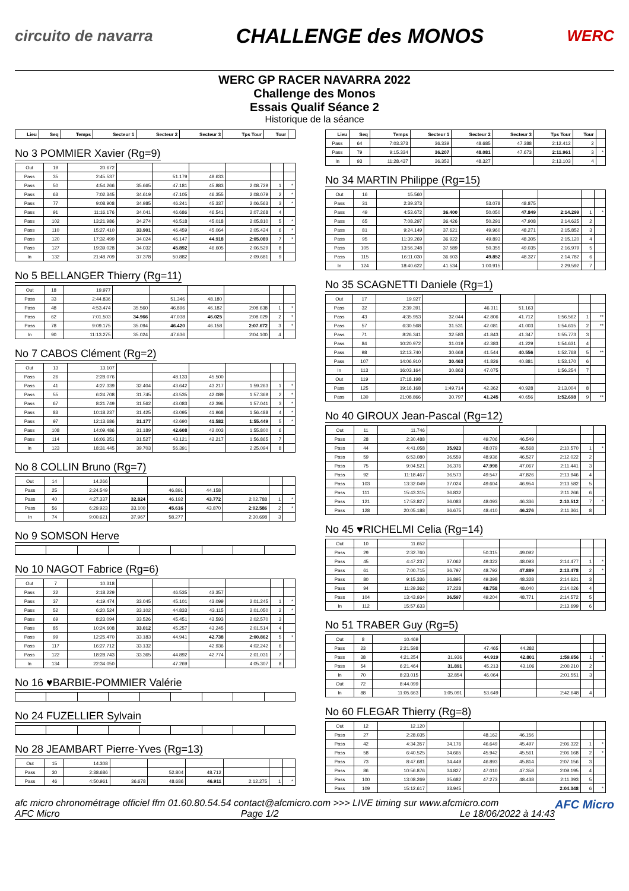circuito de navarra
CHALLENGE des MONOS
WERC
WERC GP RACER NAVARRA 2022
Challenge des Monos
Essais Qualif Séance 2
Historique de la séance
| Lieu | Seq | Temps | Secteur 1 | Secteur 2 | Secteur 3 | Tps Tour | Tour | |
| --- | --- | --- | --- | --- | --- | --- | --- | --- |
No 3 POMMIER Xavier (Rg=9)
| Out | 19 | 20.672 | | | | | | |
| Pass | 35 | 2:45.537 | | 51.179 | 48.633 | | | |
| Pass | 50 | 4:54.266 | 35.665 | 47.181 | 45.883 | 2:08.729 | 1 | * |
| Pass | 63 | 7:02.345 | 34.619 | 47.105 | 46.355 | 2:08.079 | 2 | * |
| Pass | 77 | 9:08.908 | 34.985 | 46.241 | 45.337 | 2:06.563 | 3 | * |
| Pass | 91 | 11:16.176 | 34.041 | 46.686 | 46.541 | 2:07.268 | 4 | |
| Pass | 102 | 13:21.986 | 34.274 | 46.518 | 45.018 | 2:05.810 | 5 | * |
| Pass | 110 | 15:27.410 | 33.901 | 46.459 | 45.064 | 2:05.424 | 6 | * |
| Pass | 120 | 17:32.499 | 34.024 | 46.147 | 44.918 | 2:05.089 | 7 | * |
| Pass | 127 | 19:39.028 | 34.032 | 45.892 | 46.605 | 2:06.529 | 8 | |
| In | 132 | 21:48.709 | 37.378 | 50.882 | | 2:09.681 | 9 | |
No 5 BELLANGER Thierry (Rg=11)
| Out | 18 | 19.977 | | | | | | |
| Pass | 33 | 2:44.836 | | 51.346 | 48.180 | | | |
| Pass | 48 | 4:53.474 | 35.560 | 46.896 | 46.182 | 2:08.638 | 1 | * |
| Pass | 62 | 7:01.503 | 34.966 | 47.038 | 46.025 | 2:08.029 | 2 | * |
| Pass | 78 | 9:09.175 | 35.094 | 46.420 | 46.158 | 2:07.672 | 3 | * |
| In | 90 | 11:13.275 | 35.024 | 47.636 | | 2:04.100 | 4 | |
No 7 CABOS Clément (Rg=2)
| Out | 13 | 13.107 | | | | | | |
| Pass | 26 | 2:28.076 | | 48.133 | 45.500 | | | |
| Pass | 41 | 4:27.339 | 32.404 | 43.642 | 43.217 | 1:59.263 | 1 | * |
| Pass | 55 | 6:24.708 | 31.745 | 43.535 | 42.089 | 1:57.369 | 2 | * |
| Pass | 67 | 8:21.749 | 31.562 | 43.083 | 42.396 | 1:57.041 | 3 | * |
| Pass | 83 | 10:18.237 | 31.425 | 43.095 | 41.968 | 1:56.488 | 4 | * |
| Pass | 97 | 12:13.686 | 31.177 | 42.690 | 41.582 | 1:55.449 | 5 | * |
| Pass | 108 | 14:09.486 | 31.189 | 42.608 | 42.003 | 1:55.800 | 6 | |
| Pass | 114 | 16:06.351 | 31.527 | 43.121 | 42.217 | 1:56.865 | 7 | |
| In | 123 | 18:31.445 | 39.703 | 56.391 | | 2:25.094 | 8 | |
No 8 COLLIN Bruno (Rg=7)
| Out | 14 | 14.266 | | | | | | |
| Pass | 25 | 2:24.549 | | 46.891 | 44.158 | | | |
| Pass | 40 | 4:27.337 | 32.824 | 46.192 | 43.772 | 2:02.788 | 1 | * |
| Pass | 56 | 6:29.923 | 33.100 | 45.616 | 43.870 | 2:02.586 | 2 | * |
| In | 74 | 9:00.621 | 37.967 | 58.277 | | 2:30.698 | 3 | |
No 9 SOMSON Herve No 10 NAGOT Fabrice (Rg=6)
| Out | 7 | 10.318 | | | | | | |
| Pass | 22 | 2:18.229 | | 46.535 | 43.357 | | | |
| Pass | 37 | 4:19.474 | 33.045 | 45.101 | 43.099 | 2:01.245 | 1 | * |
| Pass | 52 | 6:20.524 | 33.102 | 44.833 | 43.115 | 2:01.050 | 2 | * |
| Pass | 69 | 8:23.094 | 33.526 | 45.451 | 43.593 | 2:02.570 | 3 | |
| Pass | 85 | 10:24.608 | 33.012 | 45.257 | 43.245 | 2:01.514 | 4 | |
| Pass | 99 | 12:25.470 | 33.183 | 44.941 | 42.738 | 2:00.862 | 5 | * |
| Pass | 117 | 16:27.712 | 33.132 | | 42.936 | 4:02.242 | 6 | |
| Pass | 122 | 18:28.743 | 33.365 | 44.892 | 42.774 | 2:01.031 | 7 | |
| In | 134 | 22:34.050 | | 47.269 | | 4:05.307 | 8 | |
No 16 ♥BARBIE-POMMIER Valérie No 24 FUZELLIER Sylvain
No 28 JEAMBART Pierre-Yves (Rg=13)
| Out | 15 | 14.308 | | | | | | |
| Pass | 30 | 2:38.686 | | 52.804 | 48.712 | | | |
| Pass | 46 | 4:50.961 | 36.678 | 48.686 | 46.911 | 2:12.275 | 1 | * |
| Lieu | Seq | Temps | Secteur 1 | Secteur 2 | Secteur 3 | Tps Tour | Tour | |
| --- | --- | --- | --- | --- | --- | --- | --- | --- |
| Pass | 64 | 7:03.373 | 36.339 | 48.685 | 47.388 | 2:12.412 | 2 | |
| Pass | 79 | 9:15.334 | 36.207 | 48.081 | 47.673 | 2:11.961 | 3 | * |
| In | 93 | 11:28.437 | 36.352 | 48.327 | | 2:13.103 | 4 | |
No 34 MARTIN Philippe (Rg=15)
| Out | 16 | 15.560 | | | | | | |
| Pass | 31 | 2:39.373 | | 53.078 | 48.875 | | | |
| Pass | 49 | 4:53.672 | 36.400 | 50.050 | 47.849 | 2:14.299 | 1 | * |
| Pass | 65 | 7:08.297 | 36.426 | 50.291 | 47.908 | 2:14.625 | 2 | |
| Pass | 81 | 9:24.149 | 37.621 | 49.960 | 48.271 | 2:15.852 | 3 | |
| Pass | 95 | 11:39.269 | 36.922 | 49.893 | 48.305 | 2:15.120 | 4 | |
| Pass | 105 | 13:56.248 | 37.589 | 50.355 | 49.035 | 2:16.979 | 5 | |
| Pass | 115 | 16:11.030 | 36.603 | 49.852 | 48.327 | 2:14.782 | 6 | |
| In | 124 | 18:40.622 | 41.534 | 1:00.915 | | 2:29.592 | 7 | |
No 35 SCAGNETTI Daniele (Rg=1)
| Out | 17 | 19.927 | | | | | | |
| Pass | 32 | 2:39.391 | | 46.311 | 51.163 | | | |
| Pass | 43 | 4:35.953 | 32.044 | 42.806 | 41.712 | 1:56.562 | 1 | ** |
| Pass | 57 | 6:30.568 | 31.531 | 42.081 | 41.003 | 1:54.615 | 2 | ** |
| Pass | 71 | 8:26.341 | 32.583 | 41.843 | 41.347 | 1:55.773 | 3 | |
| Pass | 84 | 10:20.972 | 31.019 | 42.383 | 41.229 | 1:54.631 | 4 | |
| Pass | 98 | 12:13.740 | 30.668 | 41.544 | 40.556 | 1:52.768 | 5 | ** |
| Pass | 107 | 14:06.910 | 30.463 | 41.826 | 40.881 | 1:53.170 | 6 | |
| In | 113 | 16:03.164 | 30.863 | 47.075 | | 1:56.254 | 7 | |
| Out | 119 | 17:18.198 | | | | | | |
| Pass | 125 | 19:16.168 | 1:49.714 | 42.362 | 40.928 | 3:13.004 | 8 | |
| Pass | 130 | 21:08.866 | 30.797 | 41.245 | 40.656 | 1:52.698 | 9 | ** |
No 40 GIROUX Jean-Pascal (Rg=12)
| Out | 11 | 11.746 | | | | | | |
| Pass | 28 | 2:30.488 | | 49.706 | 46.549 | | | |
| Pass | 44 | 4:41.058 | 35.923 | 48.079 | 46.568 | 2:10.570 | 1 | * |
| Pass | 59 | 6:53.080 | 36.559 | 48.936 | 46.527 | 2:12.022 | 2 | |
| Pass | 75 | 9:04.521 | 36.376 | 47.998 | 47.067 | 2:11.441 | 3 | |
| Pass | 92 | 11:18.467 | 36.573 | 49.547 | 47.826 | 2:13.946 | 4 | |
| Pass | 103 | 13:32.049 | 37.024 | 49.604 | 46.954 | 2:13.582 | 5 | |
| Pass | 111 | 15:43.315 | 36.832 | | | 2:11.266 | 6 | |
| Pass | 121 | 17:53.827 | 36.083 | 48.093 | 46.336 | 2:10.512 | 7 | * |
| Pass | 128 | 20:05.188 | 36.675 | 48.410 | 46.276 | 2:11.361 | 8 | |
No 45 ♥RICHELMI Celia (Rg=14)
| Out | 10 | 11.652 | | | | | | |
| Pass | 29 | 2:32.760 | | 50.315 | 49.092 | | | |
| Pass | 45 | 4:47.237 | 37.062 | 49.322 | 48.093 | 2:14.477 | 1 | * |
| Pass | 61 | 7:00.715 | 36.797 | 48.792 | 47.889 | 2:13.478 | 2 | * |
| Pass | 80 | 9:15.336 | 36.895 | 49.398 | 48.328 | 2:14.621 | 3 | |
| Pass | 94 | 11:29.362 | 37.228 | 48.758 | 48.040 | 2:14.026 | 4 | |
| Pass | 104 | 13:43.934 | 36.597 | 49.204 | 48.771 | 2:14.572 | 5 | |
| In | 112 | 15:57.633 | | | | 2:13.699 | 6 | |
No 51 TRABER Guy (Rg=5)
| Out | 8 | 10.469 | | | | | | |
| Pass | 23 | 2:21.598 | | 47.465 | 44.282 | | | |
| Pass | 38 | 4:21.254 | 31.936 | 44.919 | 42.801 | 1:59.656 | 1 | * |
| Pass | 54 | 6:21.464 | 31.891 | 45.213 | 43.106 | 2:00.210 | 2 | |
| In | 70 | 8:23.015 | 32.854 | 46.064 | | 2:01.551 | 3 | |
| Out | 72 | 8:44.099 | | | | | | |
| In | 88 | 11:05.663 | 1:05.091 | 53.649 | | 2:42.648 | 4 | |
No 60 FLEGAR Thierry (Rg=8)
| Out | 12 | 12.120 | | | | | | |
| Pass | 27 | 2:28.035 | | 48.162 | 46.156 | | | |
| Pass | 42 | 4:34.357 | 34.176 | 46.649 | 45.497 | 2:06.322 | 1 | * |
| Pass | 58 | 6:40.525 | 34.665 | 45.942 | 45.561 | 2:06.168 | 2 | * |
| Pass | 73 | 8:47.681 | 34.449 | 46.893 | 45.814 | 2:07.156 | 3 | |
| Pass | 86 | 10:56.876 | 34.827 | 47.010 | 47.358 | 2:09.195 | 4 | |
| Pass | 100 | 13:08.269 | 35.682 | 47.273 | 48.438 | 2:11.393 | 5 | |
| Pass | 109 | 15:12.617 | 33.945 | | | 2:04.348 | 6 | * |
afc micro chronométrage officiel ffm 01.60.80.54.54 contact@afcmicro.com >>> LIVE timing sur www.afcmicro.com AFC Micro
AFC Micro Page 1/2 Le 18/06/2022 à 14:43